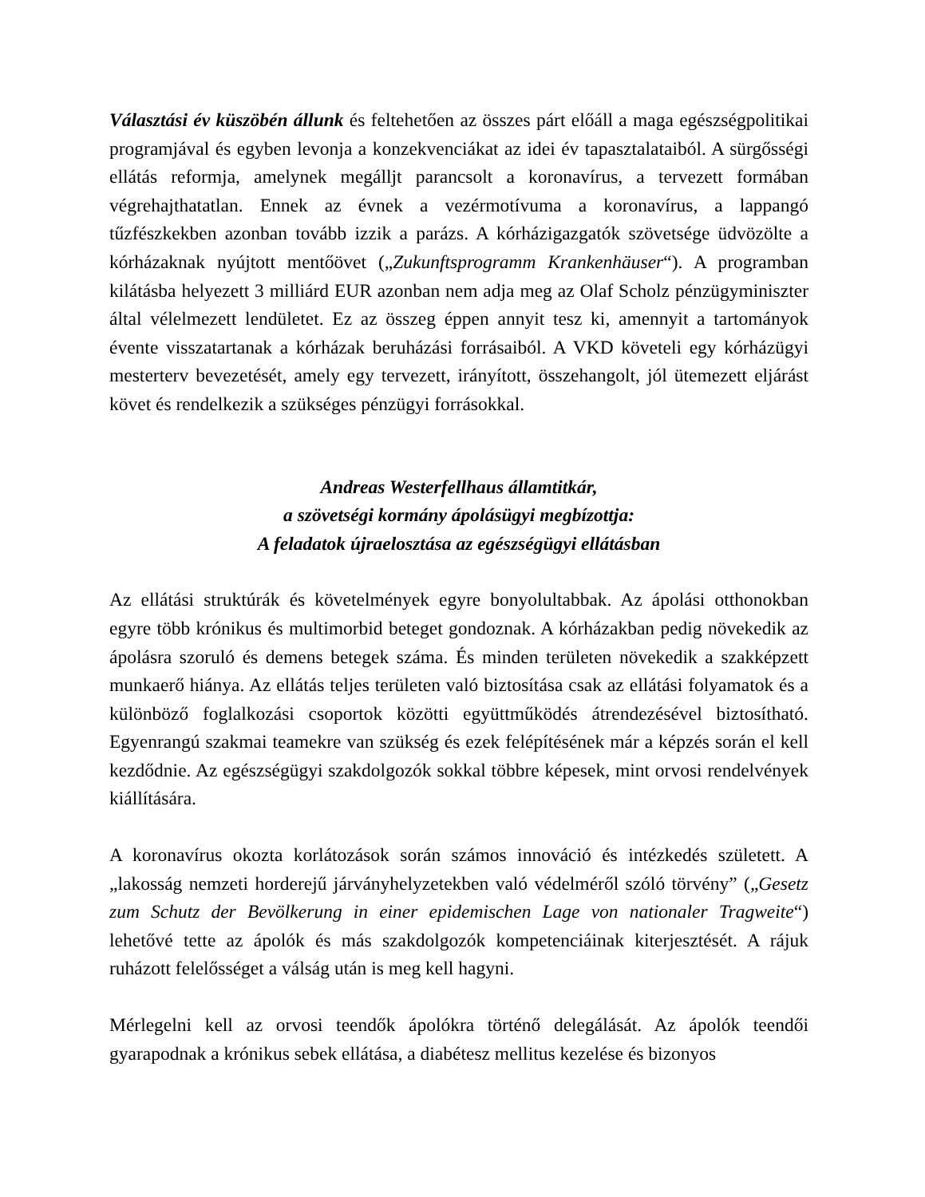Választási év küszöbén állunk és feltehetően az összes párt előáll a maga egészségpolitikai programjával és egyben levonja a konzekvenciákat az idei év tapasztalataiból. A sürgősségi ellátás reformja, amelynek megálljt parancsolt a koronavírus, a tervezett formában végrehajthatatlan. Ennek az évnek a vezérmotívuma a koronavírus, a lappangó tűzfészkekben azonban tovább izzik a parázs. A kórházigazgatók szövetsége üdvözölte a kórházaknak nyújtott mentőövet („Zukunftsprogramm Krankenhäuser“). A programban kilátásba helyezett 3 milliárd EUR azonban nem adja meg az Olaf Scholz pénzügyminiszter által vélelmezett lendületet. Ez az összeg éppen annyit tesz ki, amennyit a tartományok évente visszatartanak a kórházak beruházási forrásaiból. A VKD követeli egy kórházügyi mesterterv bevezetését, amely egy tervezett, irányított, összehangolt, jól ütemezett eljárást követ és rendelkezik a szükséges pénzügyi forrásokkal.
Andreas Westerfellhaus államtitkár,
a szövetségi kormány ápolásügyi megbízottja:
A feladatok újraelosztása az egészségügyi ellátásban
Az ellátási struktúrák és követelmények egyre bonyolultabbak. Az ápolási otthonokban egyre több krónikus és multimorbid beteget gondoznak. A kórházakban pedig növekedik az ápolásra szoruló és demens betegek száma. És minden területen növekedik a szakképzett munkaerő hiánya. Az ellátás teljes területen való biztosítása csak az ellátási folyamatok és a különböző foglalkozási csoportok közötti együttműködés átrendezésével biztosítható. Egyenrangú szakmai teamekre van szükség és ezek felépítésének már a képzés során el kell kezdődnie. Az egészségügyi szakdolgozók sokkal többre képesek, mint orvosi rendelvények kiállítására.
A koronavírus okozta korlátozások során számos innováció és intézkedés született. A „lakosság nemzeti horderejű járványhelyzetekben való védelméről szóló törvény” („Gesetz zum Schutz der Bevölkerung in einer epidemischen Lage von nationaler Tragweite“) lehetővé tette az ápolók és más szakdolgozók kompetenciáinak kiterjesztését. A rájuk ruházott felelősséget a válság után is meg kell hagyni.
Mérlegelni kell az orvosi teendők ápolókra történő delegálását. Az ápolók teendői gyarapodnak a krónikus sebek ellátása, a diabétesz mellitus kezelése és bizonyos